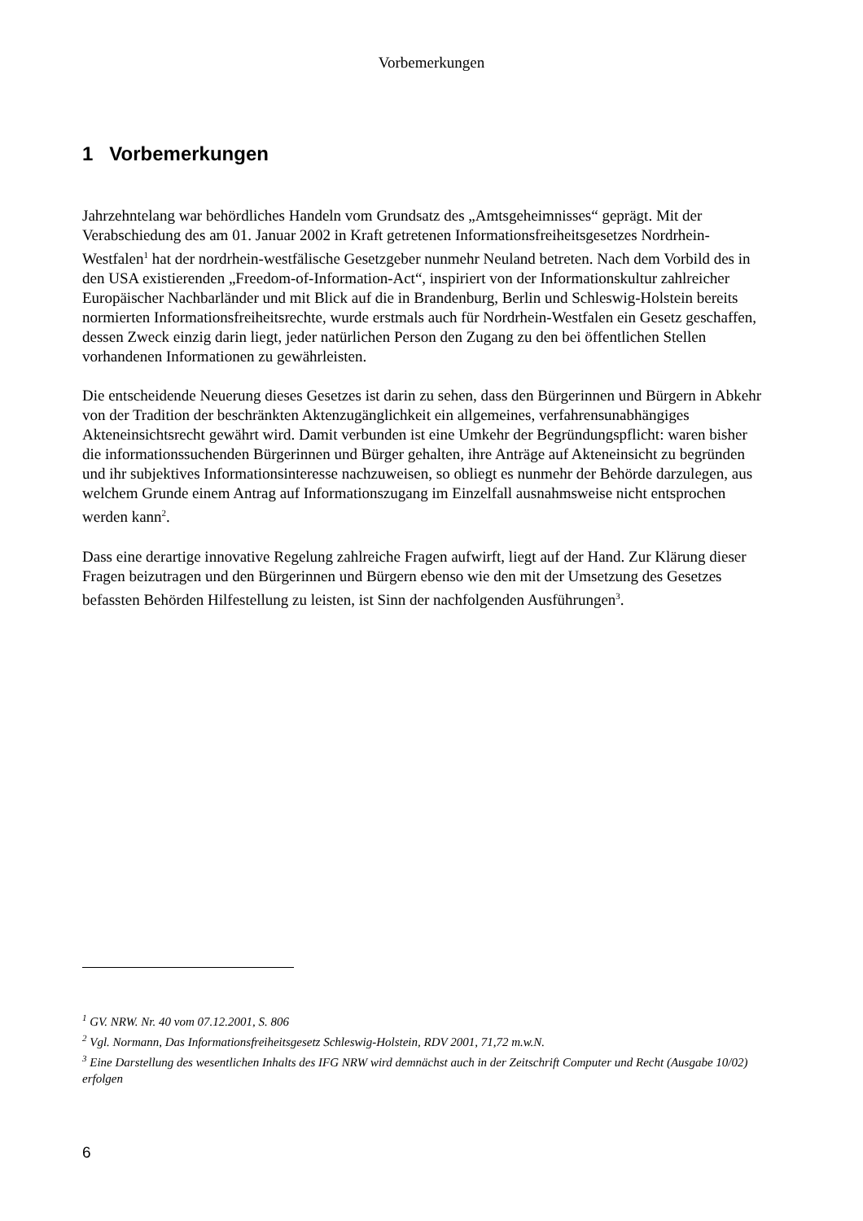Vorbemerkungen
1 Vorbemerkungen
Jahrzehntelang war behördliches Handeln vom Grundsatz des „Amtsgeheimnisses“ geprägt. Mit der Verabschiedung des am 01. Januar 2002 in Kraft getretenen Informationsfreiheitsgesetzes Nordrhein-Westfalen<sup>1</sup> hat der nordrhein-westfälische Gesetzgeber nunmehr Neuland betreten. Nach dem Vorbild des in den USA existierenden „Freedom-of-Information-Act“, inspiriert von der Informationskultur zahlreicher Europäischer Nachbarländer und mit Blick auf die in Brandenburg, Berlin und Schleswig-Holstein bereits normierten Informationsfreiheitsrechte, wurde erstmals auch für Nordrhein-Westfalen ein Gesetz geschaffen, dessen Zweck einzig darin liegt, jeder natürlichen Person den Zugang zu den bei öffentlichen Stellen vorhandenen Informationen zu gewährleisten.
Die entscheidende Neuerung dieses Gesetzes ist darin zu sehen, dass den Bürgerinnen und Bürgern in Abkehr von der Tradition der beschränkten Aktenzugänglichkeit ein allgemeines, verfahrensunabhängiges Akteneinsichtsrecht gewährt wird. Damit verbunden ist eine Umkehr der Begründungspflicht: waren bisher die informationssuchenden Bürgerinnen und Bürger gehalten, ihre Anträge auf Akteneinsicht zu begründen und ihr subjektives Informationsinteresse nachzuweisen, so obliegt es nunmehr der Behörde darzulegen, aus welchem Grunde einem Antrag auf Informationszugang im Einzelfall ausnahmsweise nicht entsprochen werden kann<sup>2</sup>.
Dass eine derartige innovative Regelung zahlreiche Fragen aufwirft, liegt auf der Hand. Zur Klärung dieser Fragen beizutragen und den Bürgerinnen und Bürgern ebenso wie den mit der Umsetzung des Gesetzes befassten Behörden Hilfestellung zu leisten, ist Sinn der nachfolgenden Ausführungen<sup>3</sup>.
<sup>1</sup> GV. NRW. Nr. 40 vom 07.12.2001, S. 806
<sup>2</sup> Vgl. Normann, Das Informationsfreiheitsgesetz Schleswig-Holstein, RDV 2001, 71,72 m.w.N.
<sup>3</sup> Eine Darstellung des wesentlichen Inhalts des IFG NRW wird demnächst auch in der Zeitschrift Computer und Recht (Ausgabe 10/02) erfolgen
6